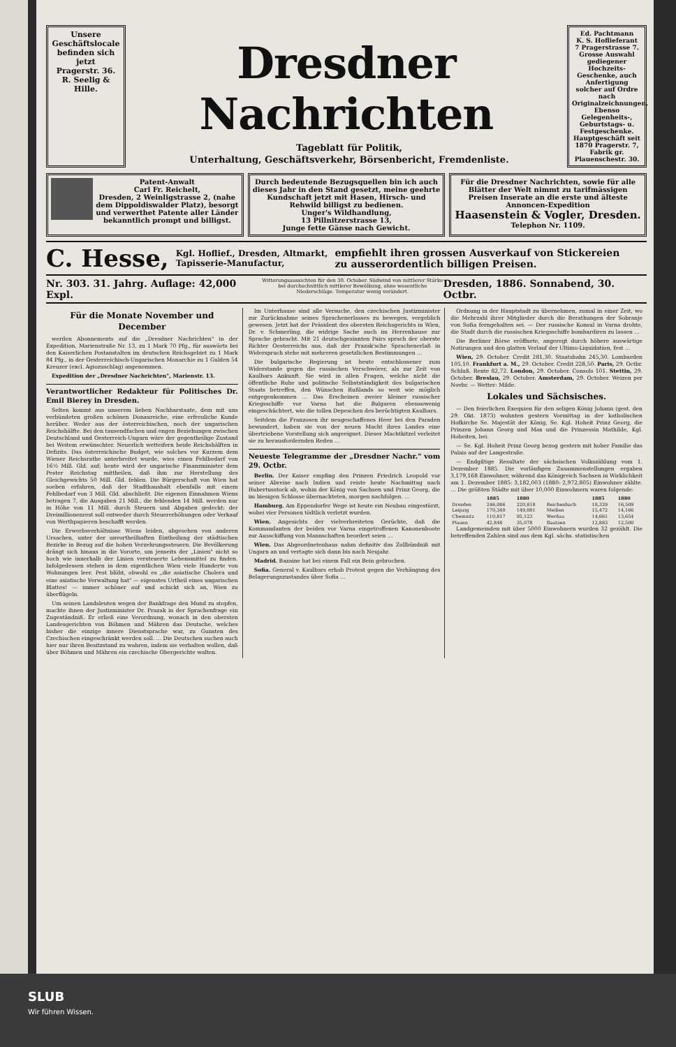Unsere
Geschäftslocale
befinden sich jetzt
Pragerstr. 36.
R. Seelig & Hille.
Dresdner Nachrichten
Tageblatt für Politik,
Unterhaltung, Geschäftsverkehr, Börsenbericht, Fremdenliste.
Ed. Pachtmann
K. S. Hoflieferant
7 Pragerstrasse 7.
Grosse Auswahl gediegener Hochzeits-Geschenke, auch Anfertigung solcher auf Ordre nach Originalzeichnungen. Ebenso Gelegenheits-, Geburtstags- u. Festgeschenke. Hauptgeschäft seit 1870 Pragerstr. 7, Fabrik gr. Plauenschestr. 30.
Patent-Anwalt
Carl Fr. Reichelt,
Dresden, 2 Weinligstrasse 2, (nahe dem Dippoldiswalder Platz), besorgt und verwerthet Patente aller Länder bekanntlich prompt und billigst.
Durch bedeutende Bezugsquellen bin ich auch dieses Jahr in den Stand gesetzt, meine geehrte Kundschaft jetzt mit Hasen, Hirsch- und Rehwild billigst zu bedienen.
Unger's Wildhandlung,
13 Pillnitzerstrasse 13,
Junge fette Gänse nach Gewicht.
Für die Dresdner Nachrichten, sowie für alle Blätter der Welt nimmt zu tarifmässigen Preisen Inserate an die erste und älteste Annoncen-Expedition
Haasenstein & Vogler, Dresden.
Telephon Nr. 1109.
C. Hesse, Kgl. Hoflief., Dresden, Altmarkt,
Tapisserie-Manufactur, empfiehlt ihren grossen Ausverkauf von Stickereien
zu ausserordentlich billigen Preisen.
Nr. 303. 31. Jahrg. Auflage: 42,000 Expl. Witterungsaussichten für den 30. October. Südwind von mittlerer Stärke bei durchschnittlich mittlerer Bewölkung, ohne wesentliche Niederschläge. Temperatur wenig verändert. Dresden, 1886. Sonnabend, 30. Octbr.
Für die Monate November und December
werden Abonnements auf die „Dresdner Nachrichten" in der Expedition, Marienstraße Nr. 13, zu 1 Mark 70 Pfg., für auswärts bei den Kaiserlichen Postanstalten im deutschen Reichsgebiet zu 1 Mark 84 Pfg., in der Oesterreichisch-Ungarischen Monarchie zu 1 Gulden 54 Kreuzer (excl. Agiozuschlag) angenommen.
Expedition der „Dresdner Nachrichten", Marienstr. 13.
Verantwortlicher Redakteur für Politisches Dr. Emil Bierey in Dresden.
Selten kommt aus unserem lieben Nachbarstaate, dem mit uns verbündeten großen schönen Donaureiche, eine erfreuliche Kunde herüber. Weder aus der österreichischen, noch der ungarischen Reichshälfte. Bei den tausendfachen und engen Beziehungen zwischen Deutschland und Oesterreich-Ungarn wäre der gegentheilige Zustand bei Weitem erwünschter. Neuerlich wetteifern beide Reichshälften in Defizits. Das österreichische Budget, wie solches vor Kurzem dem Wiener Reichsrathe unterbreitet wurde, wies einen Fehlbedarf von 16½ Mill. Gld. auf; heute wird der ungarische Finanzminister dem Pester Reichstag mittheilen, daß ihm zur Herstellung des Gleichgewichts 50 Mill. Gld. fehlen. Die Bürgerschaft von Wien hat soeben erfahren, daß der Stadthaushalt ebenfalls mit einem Fehlbedarf von 3 Mill. Gld. abschließt. Die eigenen Einnahmen Wiens betragen 7, die Ausgaben 21 Mill., die fehlenden 14 Mill. werden nur in Höhe von 11 Mill. durch Steuern und Abgaben gedeckt; der Dreimillionenrest soll entweder durch Steuererhöhungen oder Verkauf von Werthpapieren beschafft werden.
Die Erwerbsverhältnisse Wiens leiden, abgesehen von anderen Ursachen, unter der unvortheilhaften Eintheilung der städtischen Bezirke in Bezug auf die hohen Verzehrungssteuern. Die Bevölkerung drängt sich hinaus in die Vororte, um jenseits der „Linien" nicht so hoch wie innerhalb der Linien versteuerte Lebensmittel zu finden. Infolgedessen stehen in dem eigentlichen Wien viele Hunderte von Wohnungen leer. Pest blüht, obwohl es „die asiatische Cholera und eine asiatische Verwaltung hat" — eigenstes Urtheil eines ungarischen Blattes! — immer schöner auf und schickt sich an, Wien zu überflügeln.
Um seinen Landsleuten wegen der Bankfrage den Mund zu stopfen, machte ihnen der Justizminister Dr. Prazak in der Sprachenfrage ein Zugeständniß. Er erließ eine Verordnung, wonach in den obersten Landesgerichten von Böhmen und Mähren das Deutsche, welches bisher die einzige innere Dienstsprache war, zu Gunsten des Czechischen eingeschränkt werden soll. … Die Deutschen suchen auch hier nur ihren Besitzstand zu wahren, indem sie verhalten wollen, daß über Böhmen und Mähren ein czechische Obergerichte walten.
Im Unterhause sind alle Versuche, den czechischen Justizminister zur Zurücknahme seines Sprachenerlasses zu bewegen, vergeblich gewesen. Jetzt hat der Präsident des obersten Reichsgerichts in Wien, Dr. v. Schmerling, die widrige Sache auch im Herrenhause zur Sprache gebracht. Mit 21 deutschgesinnten Pairs sprach der oberste Richter Oesterreichs aus, daß der Prazak'sche Sprachenerlaß in Widerspruch stehe mit mehreren gesetzlichen Bestimmungen …
Die bulgarische Regierung ist heute entschlossener zum Widerstande gegen die russischen Verschwörer, als zur Zeit von Kaulbars Ankunft. Sie wird in allen Fragen, welche nicht die öffentliche Ruhe und politische Selbstständigkeit des bulgarischen Staats betreffen, den Wünschen Rußlands so weit wie möglich entgegenkommen … Das Erscheinen zweier kleiner russischer Kriegsschiffe vor Varna hat die Bulgaren ebensowenig eingeschüchtert, wie die tollen Depeschen des berüchtigten Kaulbars.
Seitdem die Franzosen ihr neugeschaffenes Heer bei den Paraden bewundert, haben sie von der neuen Macht ihres Landes eine übertriebene Vorstellung sich angeeignet. Dieser Machtkitzel verleitet sie zu herausfordernden Reden …
Neueste Telegramme der „Dresdner Nachr." vom 29. Octbr.
Berlin. Der Kaiser empfing den Prinzen Friedrich Leopold vor seiner Abreise nach Indien und reiste heute Nachmittag nach Hubertusstock ab, wohin der König von Sachsen und Prinz Georg, die im hiesigen Schlosse übernachteten, morgen nachfolgen. …
Hamburg. Am Eppendorfer Wege ist heute ein Neubau eingestürzt, wobei vier Personen tödtlich verletzt wurden.
Wien. Angesichts der vielverbreiteten Gerüchte, daß die Kommandanten der beiden vor Varna eingetroffenen Kanonenboote zur Ausschiffung von Mannschaften beordert seien …
Wien. Das Abgeordnetenhaus nahm definitiv das Zollbündniß mit Ungarn an und vertagte sich dann bis nach Neujahr.
Madrid. Bazaine hat bei einem Fall ein Bein gebrochen.
Sofia. General v. Kaulbars erhob Protest gegen die Verhängung des Belagerungszustandes über Sofia …
Ordnung in der Hauptstadt zu übernehmen, zumal in einer Zeit, wo die Mehrzahl ihrer Mitglieder durch die Berathungen der Sobranje von Sofia ferngehalten sei. — Der russische Konsul in Varna drohte, die Stadt durch die russischen Kriegsschiffe bombardiren zu lassen …
Die Berliner Börse eröffnete, angeregt durch höhere auswärtige Notirungen und den glatten Verlauf der Ultimo-Liquidation, fest …
Wien, 29. October. Credit 281,30. Staatsbahn 245,30. Lombarden 105,10. Frankfurt a. M., 29. October. Credit 228,50. Paris, 29. Octbr. Schluß. Rente 82,72. London, 29. October. Consols 101. Stettin, 29. October. Breslau, 29. October. Amsterdam, 29. October. Weizen per Novbr. — Wetter: Milde.
Lokales und Sächsisches.
— Den feierlichen Exequien für den seligen König Johann (gest. den 29. Okt. 1873) wohnten gestern Vormittag in der katholischen Hofkirche Se. Majestät der König, Se. Kgl. Hoheit Prinz Georg, die Prinzen Johann Georg und Max und die Prinzessin Mathilde, Kgl. Hoheiten, bei.
— Se. Kgl. Hoheit Prinz Georg bezog gestern mit hoher Familie das Palais auf der Langestraße.
— Endgiltige Resultate der sächsischen Volkszählung vom 1. Dezember 1885. Die vorläufigen Zusammenstellungen ergaben 3,179,168 Einwohner, während das Königreich Sachsen in Wirklichkeit am 1. Dezember 1885: 3,182,003 (1880: 2,972,805) Einwohner zählte. … Die größten Städte mit über 10,000 Einwohnern waren folgende:
| | 1885 | 1880 | | 1885 | 1880 |
| --- | --- | --- | --- | --- | --- |
| Dresden | 246,086 | 220,818 | Reichenbach | 18,329 | 16,509 |
| Leipzig | 170,340 | 149,081 | Meißen | 15,472 | 14,166 |
| Chemnitz | 110,817 | 95,123 | Werdau | 14,661 | 13,654 |
| Plauen | 42,848 | 35,078 | Bautzen | 12,883 | 12,500 |
Landgemeinden mit über 5000 Einwohnern wurden 32 gezählt. Die betreffenden Zahlen sind aus dem Kgl. sächs. statistischen
SLUB
Wir führen Wissen.